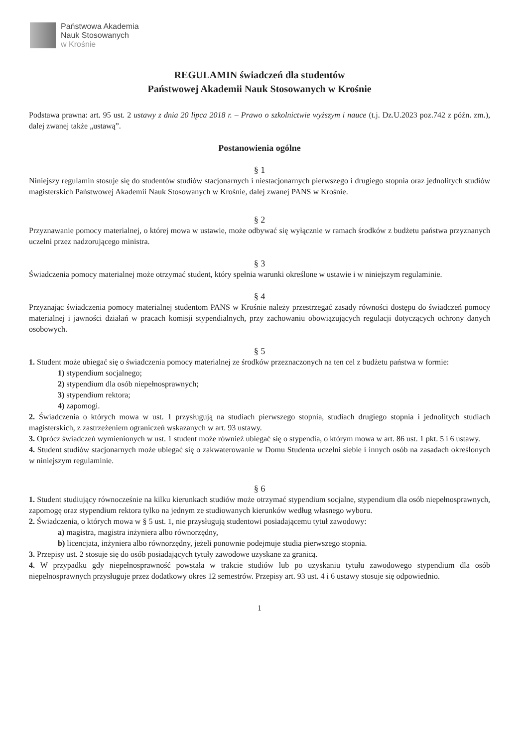Państwowa Akademia
Nauk Stosowanych
w Krośnie
REGULAMIN świadczeń dla studentów
Państwowej Akademii Nauk Stosowanych w Krośnie
Podstawa prawna: art. 95 ust. 2 ustawy z dnia 20 lipca 2018 r. – Prawo o szkolnictwie wyższym i nauce (t.j. Dz.U.2023 poz.742 z późn. zm.), dalej zwanej także „ustawą”.
Postanowienia ogólne
§ 1
Niniejszy regulamin stosuje się do studentów studiów stacjonarnych i niestacjonarnych pierwszego i drugiego stopnia oraz jednolitych studiów magisterskich Państwowej Akademii Nauk Stosowanych w Krośnie, dalej zwanej PANS w Krośnie.
§ 2
Przyznawanie pomocy materialnej, o której mowa w ustawie, może odbywać się wyłącznie w ramach środków z budżetu państwa przyznanych uczelni przez nadzorującego ministra.
§ 3
Świadczenia pomocy materialnej może otrzymać student, który spełnia warunki określone w ustawie i w niniejszym regulaminie.
§ 4
Przyznając świadczenia pomocy materialnej studentom PANS w Krośnie należy przestrzegać zasady równości dostępu do świadczeń pomocy materialnej i jawności działań w pracach komisji stypendialnych, przy zachowaniu obowiązujących regulacji dotyczących ochrony danych osobowych.
§ 5
1. Student może ubiegać się o świadczenia pomocy materialnej ze środków przeznaczonych na ten cel z budżetu państwa w formie:
1) stypendium socjalnego;
2) stypendium dla osób niepełnosprawnych;
3) stypendium rektora;
4) zapomogi.
2. Świadczenia o których mowa w ust. 1 przysługują na studiach pierwszego stopnia, studiach drugiego stopnia i jednolitych studiach magisterskich, z zastrzeżeniem ograniczeń wskazanych w art. 93 ustawy.
3. Oprócz świadczeń wymienionych w ust. 1 student może również ubiegać się o stypendia, o którym mowa w art. 86 ust. 1 pkt. 5 i 6 ustawy.
4. Student studiów stacjonarnych może ubiegać się o zakwaterowanie w Domu Studenta uczelni siebie i innych osób na zasadach określonych w niniejszym regulaminie.
§ 6
1. Student studiujący równocześnie na kilku kierunkach studiów może otrzymać stypendium socjalne, stypendium dla osób niepełnosprawnych, zapomogę oraz stypendium rektora tylko na jednym ze studiowanych kierunków według własnego wyboru.
2. Świadczenia, o których mowa w § 5 ust. 1, nie przysługują studentowi posiadającemu tytuł zawodowy:
a) magistra, magistra inżyniera albo równorzędny,
b) licencjata, inżyniera albo równorzędny, jeżeli ponownie podejmuje studia pierwszego stopnia.
3. Przepisy ust. 2 stosuje się do osób posiadających tytuły zawodowe uzyskane za granicą.
4. W przypadku gdy niepełnosprawność powstała w trakcie studiów lub po uzyskaniu tytułu zawodowego stypendium dla osób niepełnosprawnych przysługuje przez dodatkowy okres 12 semestrów. Przepisy art. 93 ust. 4 i 6 ustawy stosuje się odpowiednio.
1